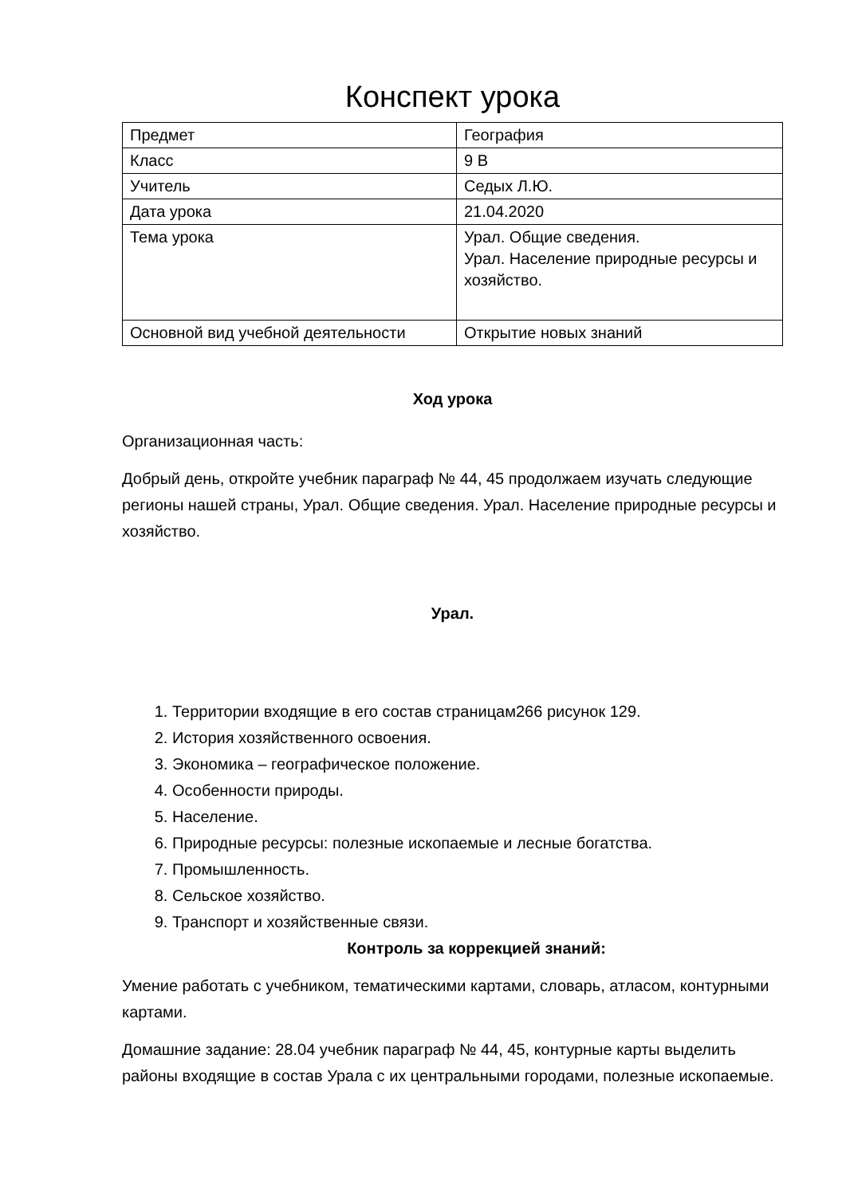Конспект урока
| Предмет | География |
| Класс | 9 В |
| Учитель | Седых Л.Ю. |
| Дата урока | 21.04.2020 |
| Тема урока | Урал. Общие сведения. Урал. Население природные ресурсы и хозяйство. |
| Основной вид учебной деятельности | Открытие новых знаний |
Ход урока
Организационная часть:
Добрый день, откройте учебник параграф № 44, 45 продолжаем изучать следующие регионы нашей страны, Урал. Общие сведения. Урал. Население природные ресурсы и хозяйство.
Урал.
1. Территории входящие в его состав страницам266 рисунок 129.
2. История хозяйственного освоения.
3. Экономика – географическое положение.
4. Особенности природы.
5. Население.
6. Природные ресурсы: полезные ископаемые и лесные богатства.
7. Промышленность.
8. Сельское хозяйство.
9. Транспорт и хозяйственные связи.
Контроль за коррекцией знаний:
Умение работать с учебником, тематическими картами, словарь, атласом, контурными картами.
Домашние задание: 28.04 учебник параграф № 44, 45, контурные карты выделить районы входящие в состав Урала с их центральными городами, полезные ископаемые.